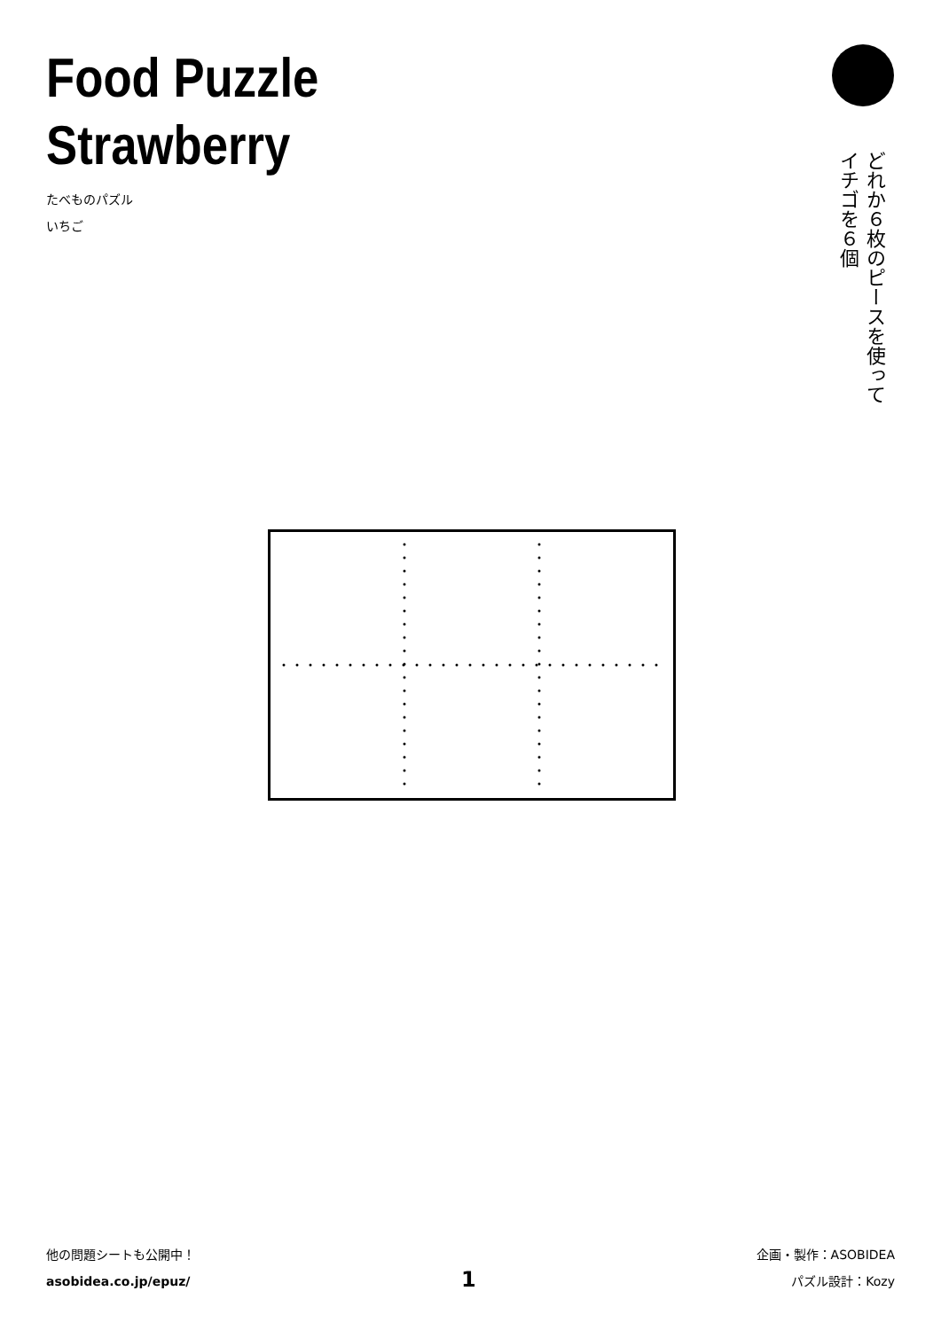Food Puzzle
Strawberry
たべものパズル
いちご
どれか６枚のピースを使って
イチゴを６個
他の問題シートも公開中！
asobidea.co.jp/epuz/
1
企画・製作：ASOBIDEA
パズル設計：Kozy